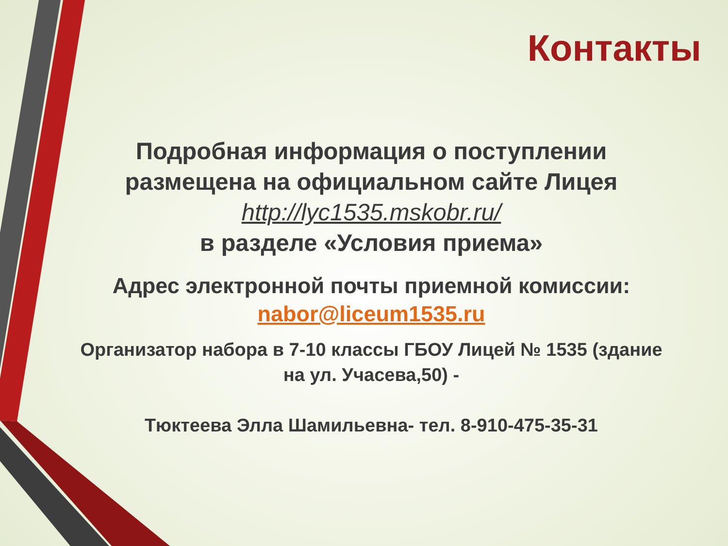Контакты
Подробная информация о поступлении размещена на официальном сайте Лицея
http://lyc1535.mskobr.ru/
в разделе «Условия приема»
Адрес электронной почты приемной комиссии:
nabor@liceum1535.ru
Организатор набора в 7-10 классы ГБОУ Лицей № 1535 (здание на ул. Учасева,50) -
Тюктеева Элла Шамильевна- тел. 8-910-475-35-31